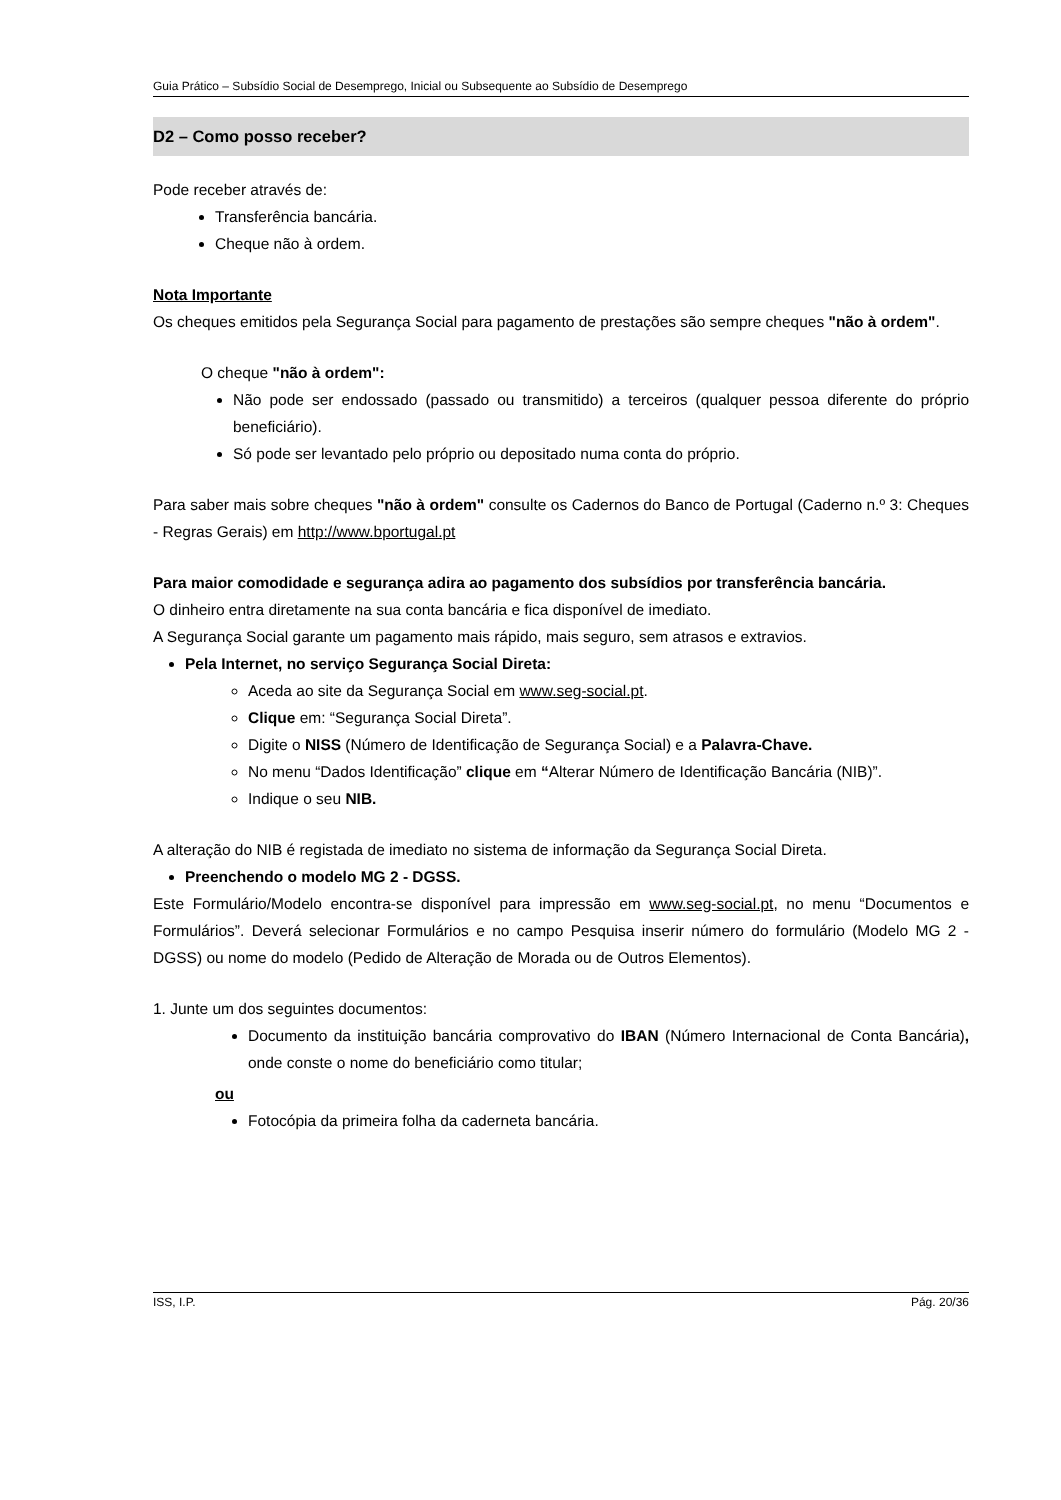Guia Prático – Subsídio Social de Desemprego, Inicial ou Subsequente ao Subsídio de Desemprego
D2 – Como posso receber?
Pode receber através de:
Transferência bancária.
Cheque não à ordem.
Nota Importante
Os cheques emitidos pela Segurança Social para pagamento de prestações são sempre cheques "não à ordem".
O cheque "não à ordem":
Não pode ser endossado (passado ou transmitido) a terceiros (qualquer pessoa diferente do próprio beneficiário).
Só pode ser levantado pelo próprio ou depositado numa conta do próprio.
Para saber mais sobre cheques "não à ordem" consulte os Cadernos do Banco de Portugal (Caderno n.º 3: Cheques - Regras Gerais) em http://www.bportugal.pt
Para maior comodidade e segurança adira ao pagamento dos subsídios por transferência bancária.
O dinheiro entra diretamente na sua conta bancária e fica disponível de imediato.
A Segurança Social garante um pagamento mais rápido, mais seguro, sem atrasos e extravios.
Pela Internet, no serviço Segurança Social Direta:
Aceda ao site da Segurança Social em www.seg-social.pt.
Clique em: “Segurança Social Direta”.
Digite o NISS (Número de Identificação de Segurança Social) e a Palavra-Chave.
No menu “Dados Identificação” clique em “Alterar Número de Identificação Bancária (NIB)”.
Indique o seu NIB.
A alteração do NIB é registada de imediato no sistema de informação da Segurança Social Direta.
Preenchendo o modelo MG 2 - DGSS.
Este Formulário/Modelo encontra-se disponível para impressão em www.seg-social.pt, no menu “Documentos e Formulários”. Deverá selecionar Formulários e no campo Pesquisa inserir número do formulário (Modelo MG 2 - DGSS) ou nome do modelo (Pedido de Alteração de Morada ou de Outros Elementos).
1. Junte um dos seguintes documentos:
Documento da instituição bancária comprovativo do IBAN (Número Internacional de Conta Bancária), onde conste o nome do beneficiário como titular;
ou
Fotocópia da primeira folha da caderneta bancária.
ISS, I.P. Pág. 20/36